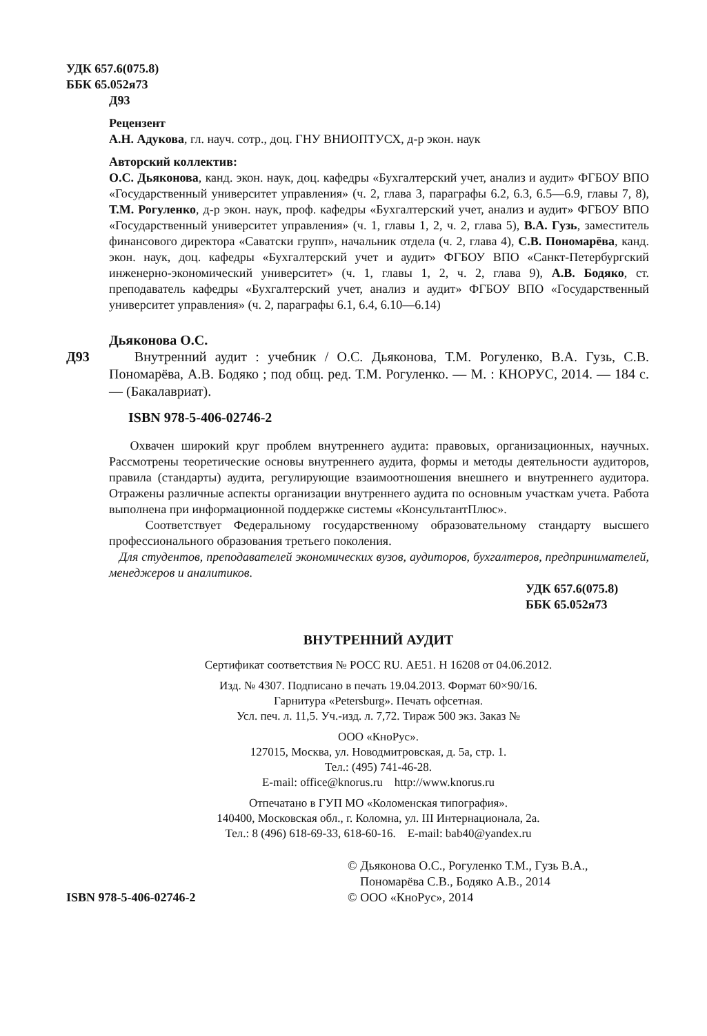УДК 657.6(075.8)
ББК 65.052я73
Д93
Рецензент
А.Н. Адукова, гл. науч. сотр., доц. ГНУ ВНИОПТУСХ, д-р экон. наук
Авторский коллектив:
О.С. Дьяконова, канд. экон. наук, доц. кафедры «Бухгалтерский учет, анализ и аудит» ФГБОУ ВПО «Государственный университет управления» (ч. 2, глава 3, параграфы 6.2, 6.3, 6.5—6.9, главы 7, 8), Т.М. Рогуленко, д-р экон. наук, проф. кафедры «Бухгалтерский учет, анализ и аудит» ФГБОУ ВПО «Государственный университет управления» (ч. 1, главы 1, 2, ч. 2, глава 5), В.А. Гузь, заместитель финансового директора «Саватски групп», начальник отдела (ч. 2, глава 4), С.В. Пономарёва, канд. экон. наук, доц. кафедры «Бухгалтерский учет и аудит» ФГБОУ ВПО «Санкт-Петербургский инженерно-экономический университет» (ч. 1, главы 1, 2, ч. 2, глава 9), А.В. Бодяко, ст. преподаватель кафедры «Бухгалтерский учет, анализ и аудит» ФГБОУ ВПО «Государственный университет управления» (ч. 2, параграфы 6.1, 6.4, 6.10—6.14)
Дьяконова О.С.
Д93 Внутренний аудит : учебник / О.С. Дьяконова, Т.М. Рогуленко, В.А. Гузь, С.В. Пономарёва, А.В. Бодяко ; под общ. ред. Т.М. Рогуленко. — М. : КНОРУС, 2014. — 184 с. — (Бакалавриат).
ISBN 978-5-406-02746-2
Охвачен широкий круг проблем внутреннего аудита: правовых, организационных, научных. Рассмотрены теоретические основы внутреннего аудита, формы и методы деятельности аудиторов, правила (стандарты) аудита, регулирующие взаимоотношения внешнего и внутреннего аудитора. Отражены различные аспекты организации внутреннего аудита по основным участкам учета. Работа выполнена при информационной поддержке системы «КонсультантПлюс».
Соответствует Федеральному государственному образовательному стандарту высшего профессионального образования третьего поколения.
Для студентов, преподавателей экономических вузов, аудиторов, бухгалтеров, предпринимателей, менеджеров и аналитиков.
УДК 657.6(075.8)
ББК 65.052я73
ВНУТРЕННИЙ АУДИТ
Сертификат соответствия № РОСС RU. АЕ51. Н 16208 от 04.06.2012.
Изд. № 4307. Подписано в печать 19.04.2013. Формат 60×90/16.
Гарнитура «Petersburg». Печать офсетная.
Усл. печ. л. 11,5. Уч.-изд. л. 7,72. Тираж 500 экз. Заказ №
ООО «КноРус».
127015, Москва, ул. Новодмитровская, д. 5а, стр. 1.
Тел.: (495) 741-46-28.
E-mail: office@knorus.ru http://www.knorus.ru
Отпечатано в ГУП МО «Коломенская типография».
140400, Московская обл., г. Коломна, ул. III Интернационала, 2а.
Тел.: 8 (496) 618-69-33, 618-60-16. E-mail: bab40@yandex.ru
ISBN 978-5-406-02746-2
© Дьяконова О.С., Рогуленко Т.М., Гузь В.А.,
Пономарёва С.В., Бодяко А.В., 2014
© ООО «КноРус», 2014